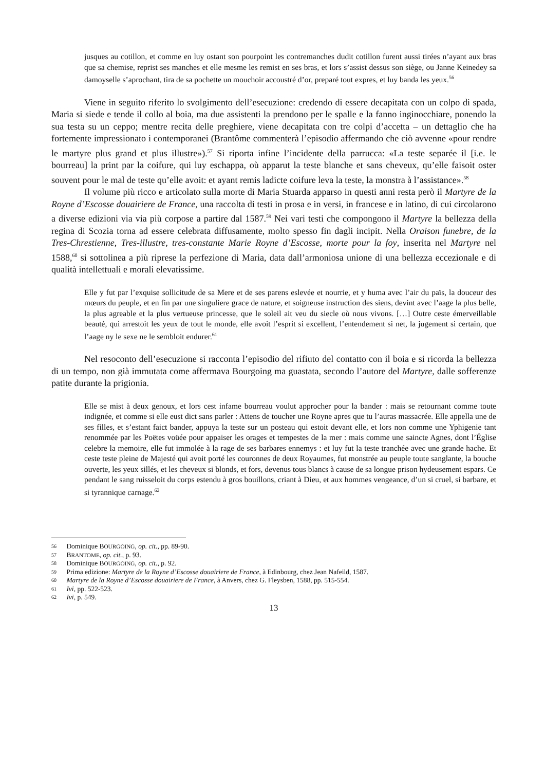jusques au cotillon, et comme en luy ostant son pourpoint les contremanches dudit cotillon furent aussi tirées n’ayant aux bras que sa chemise, reprist ses manches et elle mesme les remist en ses bras, et lors s’assist dessus son siège, ou Janne Keinedey sa damoyselle s’aprochant, tira de sa pochette un mouchoir accoustré d’or, preparé tout expres, et luy banda les yeux.<sup>56</sup>
Viene in seguito riferito lo svolgimento dell’esecuzione: credendo di essere decapitata con un colpo di spada, Maria si siede e tende il collo al boia, ma due assistenti la prendono per le spalle e la fanno inginocchiare, ponendo la sua testa su un ceppo; mentre recita delle preghiere, viene decapitata con tre colpi d’accetta – un dettaglio che ha fortemente impressionato i contemporanei (Brantôme commenterà l’episodio affermando che ciò avvenne «pour rendre le martyre plus grand et plus illustre»).<sup>57</sup> Si riporta infine l’incidente della parrucca: «La teste separée il [i.e. le bourreau] la print par la coifure, qui luy eschappa, où apparut la teste blanche et sans cheveux, qu’elle faisoit oster souvent pour le mal de teste qu’elle avoit: et ayant remis ladicte coifure leva la teste, la monstra à l’assistance».<sup>58</sup>
Il volume più ricco e articolato sulla morte di Maria Stuarda apparso in questi anni resta però il Martyre de la Royne d’Escosse douairiere de France, una raccolta di testi in prosa e in versi, in francese e in latino, di cui circolarono a diverse edizioni via via più corpose a partire dal 1587.<sup>59</sup> Nei vari testi che compongono il Martyre la bellezza della regina di Scozia torna ad essere celebrata diffusamente, molto spesso fin dagli incipit. Nella Oraison funebre, de la Tres-Chrestienne, Tres-illustre, tres-constante Marie Royne d’Escosse, morte pour la foy, inserita nel Martyre nel 1588,<sup>60</sup> si sottolinea a più riprese la perfezione di Maria, data dall’armoniosa unione di una bellezza eccezionale e di qualità intellettuali e morali elevatissime.
Elle y fut par l’exquise sollicitude de sa Mere et de ses parens eslevée et nourrie, et y huma avec l’air du païs, la douceur des mœurs du peuple, et en fin par une singuliere grace de nature, et soigneuse instruction des siens, devint avec l’aage la plus belle, la plus agreable et la plus vertueuse princesse, que le soleil ait veu du siecle où nous vivons. […] Outre ceste émerveillable beauté, qui arrestoit les yeux de tout le monde, elle avoit l’esprit si excellent, l’entendement si net, la jugement si certain, que l’aage ny le sexe ne le sembloit endurer.<sup>61</sup>
Nel resoconto dell’esecuzione si racconta l’episodio del rifiuto del contatto con il boia e si ricorda la bellezza di un tempo, non già immutata come affermava Bourgoing ma guastata, secondo l’autore del Martyre, dalle sofferenze patite durante la prigionia.
Elle se mist à deux genoux, et lors cest infame bourreau voulut approcher pour la bander : mais se retournant comme toute indignée, et comme si elle eust dict sans parler : Attens de toucher une Royne apres que tu l’auras massacrée. Elle appella une de ses filles, et s’estant faict bander, appuya la teste sur un posteau qui estoit devant elle, et lors non comme une Yphigenie tant renommée par les Poëtes voüée pour appaiser les orages et tempestes de la mer : mais comme une saincte Agnes, dont l’Église celebre la memoire, elle fut immolée à la rage de ses barbares ennemys : et luy fut la teste tranchée avec une grande hache. Et ceste teste pleine de Majesté qui avoit porté les couronnes de deux Royaumes, fut monstrée au peuple toute sanglante, la bouche ouverte, les yeux sillés, et les cheveux si blonds, et fors, devenus tous blancs à cause de sa longue prison hydeusement espars. Ce pendant le sang ruisseloit du corps estendu à gros bouillons, criant à Dieu, et aux hommes vengeance, d’un si cruel, si barbare, et si tyrannique carnage.<sup>62</sup>
<sup>56</sup> Dominique BOURGOING, op. cit., pp. 89-90.
<sup>57</sup> BRANTOME, op. cit., p. 93.
<sup>58</sup> Dominique BOURGOING, op. cit., p. 92.
<sup>59</sup> Prima edizione: Martyre de la Royne d’Escosse douairiere de France, à Edinbourg, chez Jean Nafeild, 1587.
<sup>60</sup> Martyre de la Royne d’Escosse douairiere de France, à Anvers, chez G. Fleysben, 1588, pp. 515-554.
<sup>61</sup> Ivi, pp. 522-523.
<sup>62</sup> Ivi, p. 549.
13